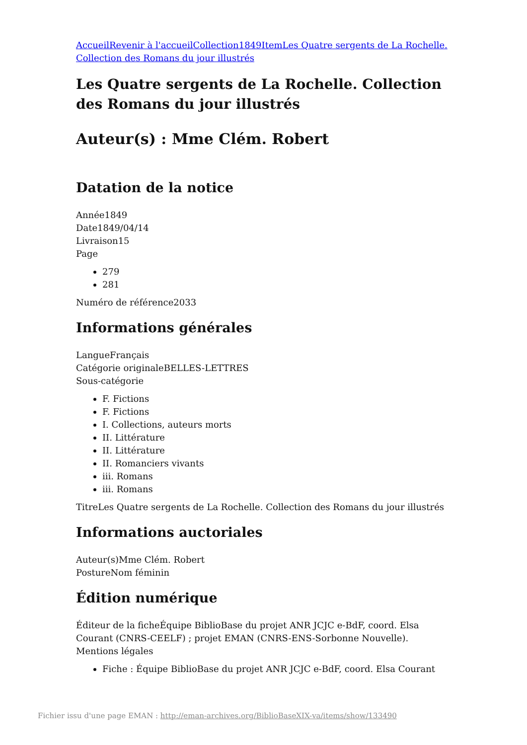Accueil Revenir à l'accueil Collection 1849 Item Les Quatre sergents de La Rochelle. Collection des Romans du jour illustrés
Les Quatre sergents de La Rochelle. Collection des Romans du jour illustrés
Auteur(s) : Mme Clém. Robert
Datation de la notice
Année1849
Date1849/04/14
Livraison15
Page
279
281
Numéro de référence2033
Informations générales
LangueFrançais
Catégorie originaleBELLES-LETTRES
Sous-catégorie
F. Fictions
F. Fictions
I. Collections, auteurs morts
II. Littérature
II. Littérature
II. Romanciers vivants
iii. Romans
iii. Romans
TitreLes Quatre sergents de La Rochelle. Collection des Romans du jour illustrés
Informations auctoriales
Auteur(s)Mme Clém. Robert
PostureNom féminin
Édition numérique
Éditeur de la ficheÉquipe BiblioBase du projet ANR JCJC e-BdF, coord. Elsa Courant (CNRS-CEELF) ; projet EMAN (CNRS-ENS-Sorbonne Nouvelle).
Mentions légales
Fiche : Équipe BiblioBase du projet ANR JCJC e-BdF, coord. Elsa Courant
Fichier issu d'une page EMAN : http://eman-archives.org/BiblioBaseXIX-va/items/show/133490